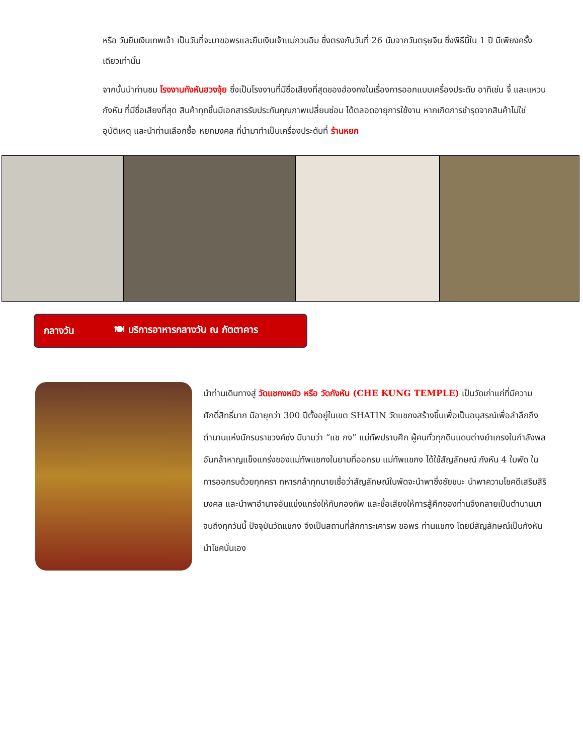หรือ วันยืมเงินเทพเจ้า เป็นวันที่จะมาขอพรและยืมเงินเจ้าแม่กวนอิม ซึ่งตรงกับวันที่ 26 นับจากวันตรุษจีน ซึ่งพิธีนี้ใน 1 ปี มีเพียงครั้งเดียวเท่านั้น
จากนั้นนำท่านชม โรงงานกังหันฮวงจุ้ย ซึ่งเป็นโรงงานที่มีชื่อเสียงที่สุดของฮ่องกงในเรื่องการออกแบบเครื่องประดับ อาทิเช่น จี้ และแหวนกังหัน ที่มีชื่อเสียงที่สุด สินค้าทุกชิ้นมีเอกสารรับประกันคุณภาพเปลี่ยนซ่อม ได้ตลอดอายุการใช้งาน หากเกิดการชำรุดจากสินค้าไม่ใช่อุบัติเหตุ และนำท่านเลือกซื้อ หยกมงคล ที่นำมาทำเป็นเครื่องประดับที่ ร้านหยก
กลางวัน 🍽 บริการอาหารกลางวัน ณ ภัตตาคาร
นำท่านเดินทางสู่ วัดแชกงหมิว หรือ วัดกังหัน (CHE KUNG TEMPLE) เป็นวัดเก่าแก่ที่มีความศักดิ์สิทธิ์มาก มีอายุกว่า 300 ปีตั้งอยู่ในเขต SHATIN วัดแชกงสร้างขึ้นเพื่อเป็นอนุสรณ์เพื่อลำลึกถึงตำนานแห่งนักรบราชวงค์ซ่ง มีนามว่า “แช กง” แม่ทัพปราบศึก ผู้คนทั่วทุกดินแดนต่างยำเกรงในกำลังพลอันกล้าหาญแข็งแกร่งของแม่ทัพแชกงในยามที่ออกรบ แม่ทัพแชกง ได้ใช้สัญลักษณ์ กังหัน 4 ใบพัด ในการออกรบด้วยทุกครา ทหารกล้าทุกนายเชื่อว่าสัญลักษณ์ใบพัดจะนำพาซึ่งชัยชนะ นำพาความโชคดีเสริมสิริมงคล และนำพาอำนาจอันแข่งแกร่งให้กับกองทัพ และชื่อเสียงให้การสู้ศึกของท่านจึงกลายเป็นตำนานมาจนถึงทุกวันนี้ ปัจจุบันวัดแชกง จึงเป็นสถานที่สักการะเคารพ ขอพร ท่านแชกง โดยมีสัญลักษณ์เป็นกังหันนำโชคนั่นเอง